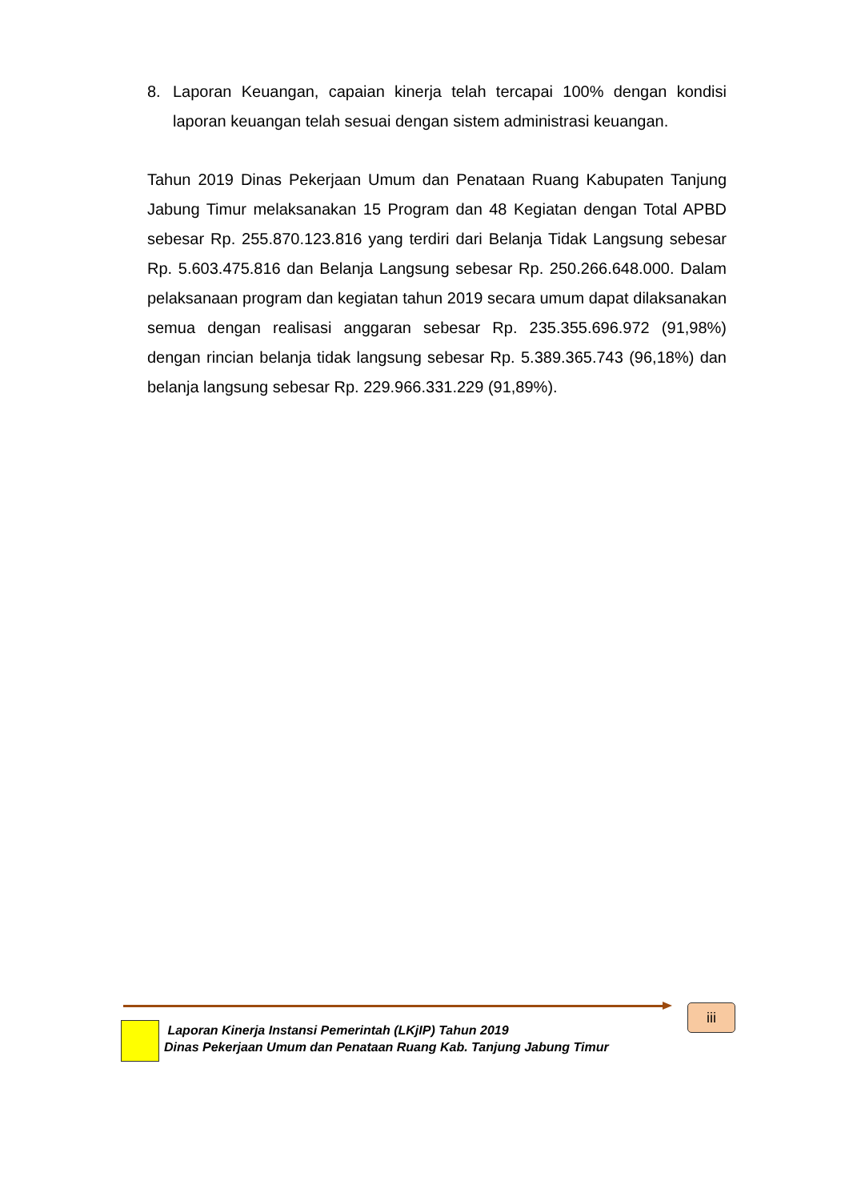8. Laporan Keuangan, capaian kinerja telah tercapai 100% dengan kondisi laporan keuangan telah sesuai dengan sistem administrasi keuangan.
Tahun 2019 Dinas Pekerjaan Umum dan Penataan Ruang Kabupaten Tanjung Jabung Timur melaksanakan 15 Program dan 48 Kegiatan dengan Total APBD sebesar Rp. 255.870.123.816 yang terdiri dari Belanja Tidak Langsung sebesar Rp. 5.603.475.816 dan Belanja Langsung sebesar Rp. 250.266.648.000. Dalam pelaksanaan program dan kegiatan tahun 2019 secara umum dapat dilaksanakan semua dengan realisasi anggaran sebesar Rp. 235.355.696.972 (91,98%) dengan rincian belanja tidak langsung sebesar Rp. 5.389.365.743 (96,18%) dan belanja langsung sebesar Rp. 229.966.331.229 (91,89%).
Laporan Kinerja Instansi Pemerintah (LKjIP) Tahun 2019
Dinas Pekerjaan Umum dan Penataan Ruang Kab. Tanjung Jabung Timur
iii